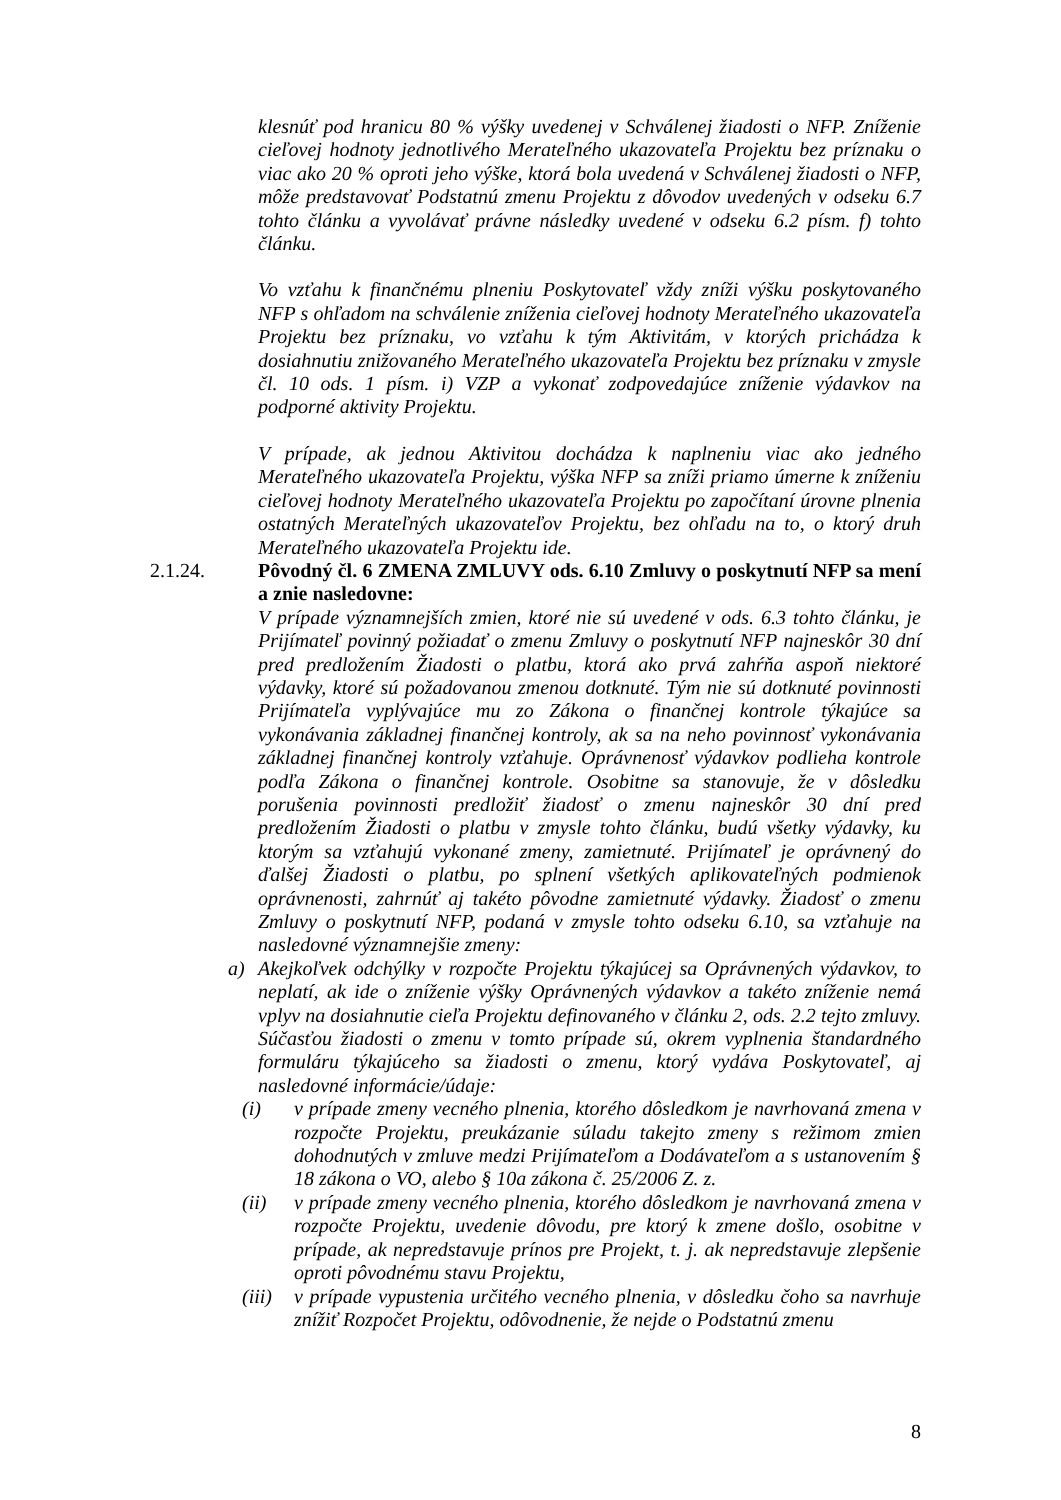klesnúť pod hranicu 80 % výšky uvedenej v Schválenej žiadosti o NFP. Zníženie cieľovej hodnoty jednotlivého Merateľného ukazovateľa Projektu bez príznaku o viac ako 20 % oproti jeho výške, ktorá bola uvedená v Schválenej žiadosti o NFP, môže predstavovať Podstatnú zmenu Projektu z dôvodov uvedených v odseku 6.7 tohto článku a vyvolávať právne následky uvedené v odseku 6.2 písm. f) tohto článku.
Vo vzťahu k finančnému plneniu Poskytovateľ vždy zníži výšku poskytovaného NFP s ohľadom na schválenie zníženia cieľovej hodnoty Merateľného ukazovateľa Projektu bez príznaku, vo vzťahu k tým Aktivitám, v ktorých prichádza k dosiahnutiu znižovaného Merateľného ukazovateľa Projektu bez príznaku v zmysle čl. 10 ods. 1 písm. i) VZP a vykonať zodpovedajúce zníženie výdavkov na podporné aktivity Projektu.
V prípade, ak jednou Aktivitou dochádza k naplneniu viac ako jedného Merateľného ukazovateľa Projektu, výška NFP sa zníži priamo úmerne k zníženiu cieľovej hodnoty Merateľného ukazovateľa Projektu po započítaní úrovne plnenia ostatných Merateľných ukazovateľov Projektu, bez ohľadu na to, o ktorý druh Merateľného ukazovateľa Projektu ide.
2.1.24. Pôvodný čl. 6 ZMENA ZMLUVY ods. 6.10 Zmluvy o poskytnutí NFP sa mení a znie nasledovne:
V prípade významnejších zmien, ktoré nie sú uvedené v ods. 6.3 tohto článku, je Prijímateľ povinný požiadať o zmenu Zmluvy o poskytnutí NFP najneskôr 30 dní pred predložením Žiadosti o platbu, ktorá ako prvá zahŕňa aspoň niektoré výdavky, ktoré sú požadovanou zmenou dotknuté. Tým nie sú dotknuté povinnosti Prijímateľa vyplývajúce mu zo Zákona o finančnej kontrole týkajúce sa vykonávania základnej finančnej kontroly, ak sa na neho povinnosť vykonávania základnej finančnej kontroly vzťahuje. Oprávnenosť výdavkov podlieha kontrole podľa Zákona o finančnej kontrole. Osobitne sa stanovuje, že v dôsledku porušenia povinnosti predložiť žiadosť o zmenu najneskôr 30 dní pred predložením Žiadosti o platbu v zmysle tohto článku, budú všetky výdavky, ku ktorým sa vzťahujú vykonané zmeny, zamietnuté. Prijímateľ je oprávnený do ďalšej Žiadosti o platbu, po splnení všetkých aplikovateľných podmienok oprávnenosti, zahrnúť aj takéto pôvodne zamietnuté výdavky. Žiadosť o zmenu Zmluvy o poskytnutí NFP, podaná v zmysle tohto odseku 6.10, sa vzťahuje na nasledovné významnejšie zmeny:
a) Akejkoľvek odchýlky v rozpočte Projektu týkajúcej sa Oprávnených výdavkov, to neplatí, ak ide o zníženie výšky Oprávnených výdavkov a takéto zníženie nemá vplyv na dosiahnutie cieľa Projektu definovaného v článku 2, ods. 2.2 tejto zmluvy. Súčasťou žiadosti o zmenu v tomto prípade sú, okrem vyplnenia štandardného formuláru týkajúceho sa žiadosti o zmenu, ktorý vydáva Poskytovateľ, aj nasledovné informácie/údaje:
(i) v prípade zmeny vecného plnenia, ktorého dôsledkom je navrhovaná zmena v rozpočte Projektu, preukázanie súladu takejto zmeny s režimom zmien dohodnutých v zmluve medzi Prijímateľom a Dodávateľom a s ustanovením § 18 zákona o VO, alebo § 10a zákona č. 25/2006 Z. z.
(ii) v prípade zmeny vecného plnenia, ktorého dôsledkom je navrhovaná zmena v rozpočte Projektu, uvedenie dôvodu, pre ktorý k zmene došlo, osobitne v prípade, ak nepredstavuje prínos pre Projekt, t. j. ak nepredstavuje zlepšenie oproti pôvodnému stavu Projektu,
(iii)
v prípade vypustenia určitého vecného plnenia, v dôsledku čoho sa navrhuje znížiť Rozpočet Projektu, odôvodnenie, že nejde o Podstatnú zmenu
8